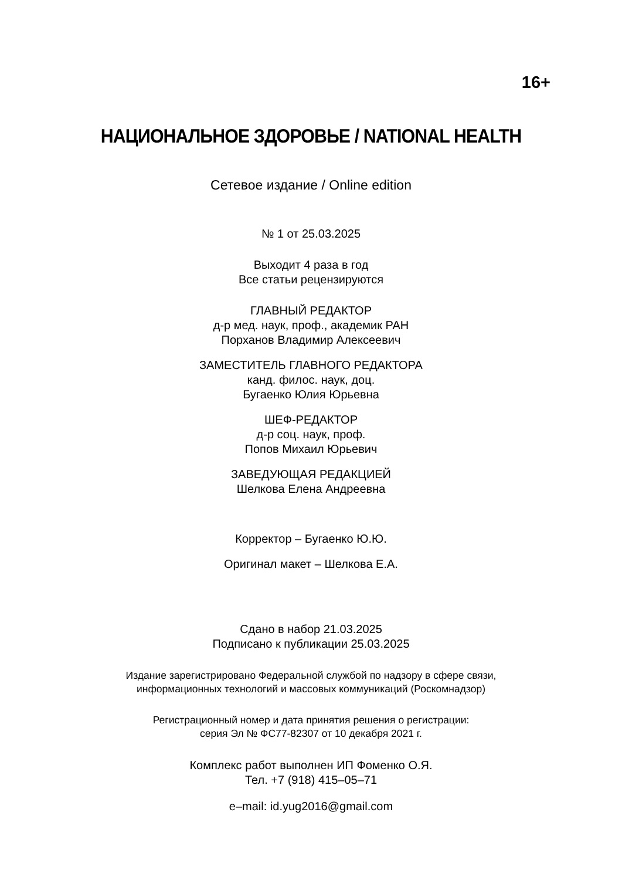16+
НАЦИОНАЛЬНОЕ ЗДОРОВЬЕ / NATIONAL HEALTH
Сетевое издание / Online edition
№ 1 от 25.03.2025
Выходит 4 раза в год
Все статьи рецензируются
ГЛАВНЫЙ РЕДАКТОР
д-р мед. наук, проф., академик РАН
Порханов Владимир Алексеевич
ЗАМЕСТИТЕЛЬ ГЛАВНОГО РЕДАКТОРА
канд. филос. наук, доц.
Бугаенко Юлия Юрьевна
ШЕФ-РЕДАКТОР
д-р соц. наук, проф.
Попов Михаил Юрьевич
ЗАВЕДУЮЩАЯ РЕДАКЦИЕЙ
Шелкова Елена Андреевна
Корректор – Бугаенко Ю.Ю.
Оригинал макет – Шелкова Е.А.
Сдано в набор 21.03.2025
Подписано к публикации 25.03.2025
Издание зарегистрировано Федеральной службой по надзору в сфере связи,
информационных технологий и массовых коммуникаций (Роскомнадзор)
Регистрационный номер и дата принятия решения о регистрации:
серия Эл № ФС77-82307 от 10 декабря 2021 г.
Комплекс работ выполнен ИП Фоменко О.Я.
Тел. +7 (918) 415–05–71
e–mail: id.yug2016@gmail.com